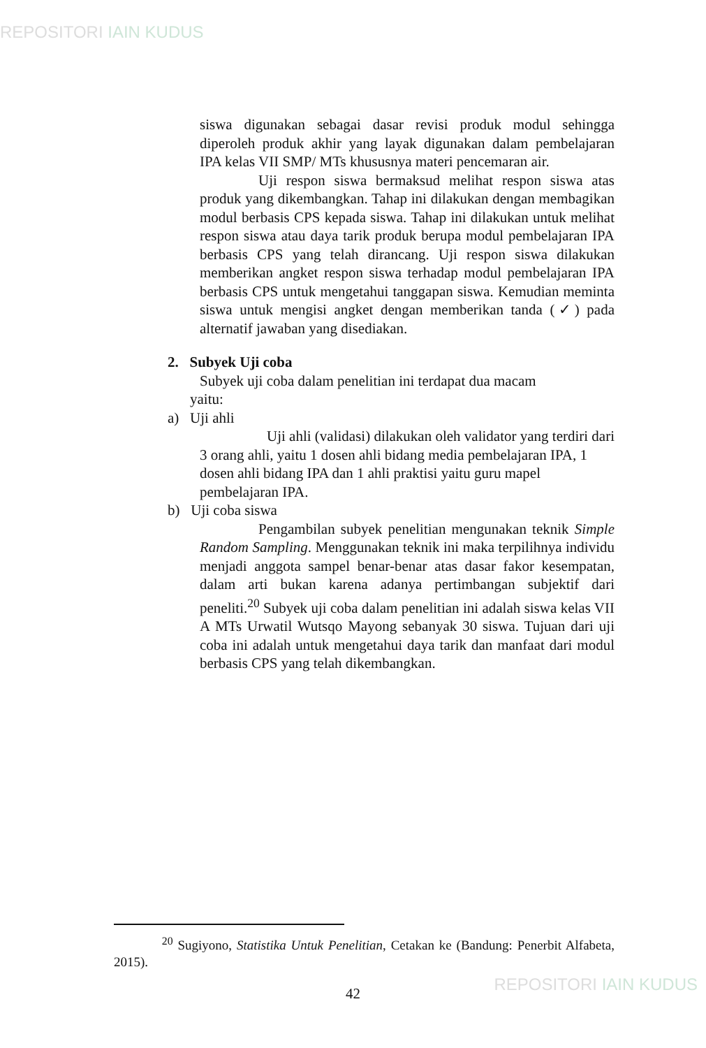REPOSITORI IAIN KUDUS
siswa digunakan sebagai dasar revisi produk modul sehingga diperoleh produk akhir yang layak digunakan dalam pembelajaran IPA kelas VII SMP/ MTs khususnya materi pencemaran air.
Uji respon siswa bermaksud melihat respon siswa atas produk yang dikembangkan. Tahap ini dilakukan dengan membagikan modul berbasis CPS kepada siswa. Tahap ini dilakukan untuk melihat respon siswa atau daya tarik produk berupa modul pembelajaran IPA berbasis CPS yang telah dirancang. Uji respon siswa dilakukan memberikan angket respon siswa terhadap modul pembelajaran IPA berbasis CPS untuk mengetahui tanggapan siswa. Kemudian meminta siswa untuk mengisi angket dengan memberikan tanda (✓) pada alternatif jawaban yang disediakan.
2. Subyek Uji coba
Subyek uji coba dalam penelitian ini terdapat dua macam
yaitu:
a) Uji ahli
Uji ahli (validasi) dilakukan oleh validator yang terdiri dari 3 orang ahli, yaitu 1 dosen ahli bidang media pembelajaran IPA, 1 dosen ahli bidang IPA dan 1 ahli praktisi yaitu guru mapel pembelajaran IPA.
b) Uji coba siswa
Pengambilan subyek penelitian mengunakan teknik Simple Random Sampling. Menggunakan teknik ini maka terpilihnya individu menjadi anggota sampel benar-benar atas dasar fakor kesempatan, dalam arti bukan karena adanya pertimbangan subjektif dari peneliti.<sup>20</sup> Subyek uji coba dalam penelitian ini adalah siswa kelas VII A MTs Urwatil Wutsqo Mayong sebanyak 30 siswa. Tujuan dari uji coba ini adalah untuk mengetahui daya tarik dan manfaat dari modul berbasis CPS yang telah dikembangkan.
<sup>20</sup> Sugiyono, Statistika Untuk Penelitian, Cetakan ke (Bandung: Penerbit Alfabeta, 2015).
42 REPOSITORI IAIN KUDUS